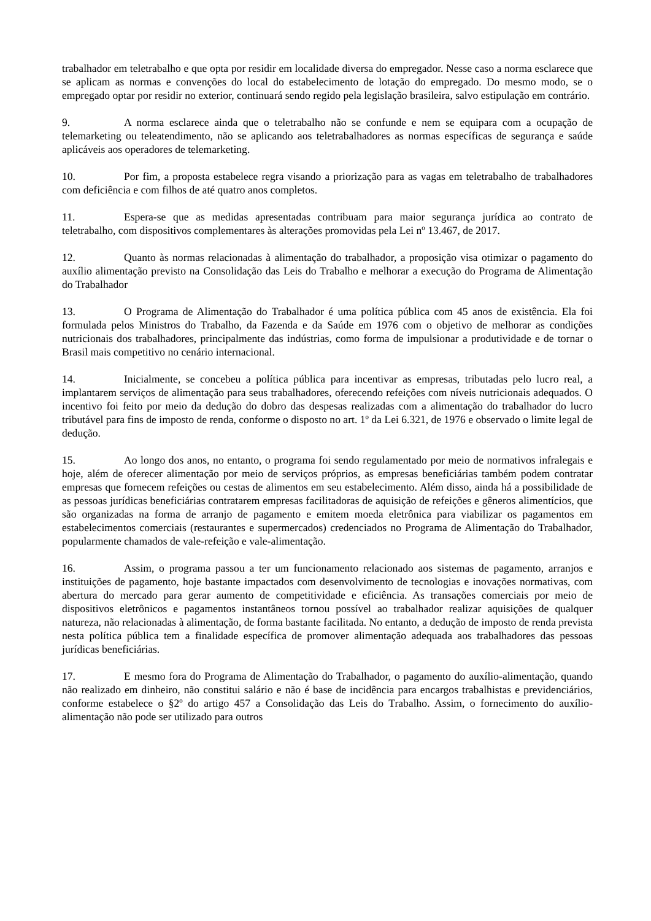trabalhador em teletrabalho e que opta por residir em localidade diversa do empregador. Nesse caso a norma esclarece que se aplicam as normas e convenções do local do estabelecimento de lotação do empregado. Do mesmo modo, se o empregado optar por residir no exterior, continuará sendo regido pela legislação brasileira, salvo estipulação em contrário.
9. A norma esclarece ainda que o teletrabalho não se confunde e nem se equipara com a ocupação de telemarketing ou teleatendimento, não se aplicando aos teletrabalhadores as normas específicas de segurança e saúde aplicáveis aos operadores de telemarketing.
10. Por fim, a proposta estabelece regra visando a priorização para as vagas em teletrabalho de trabalhadores com deficiência e com filhos de até quatro anos completos.
11. Espera-se que as medidas apresentadas contribuam para maior segurança jurídica ao contrato de teletrabalho, com dispositivos complementares às alterações promovidas pela Lei nº 13.467, de 2017.
12. Quanto às normas relacionadas à alimentação do trabalhador, a proposição visa otimizar o pagamento do auxílio alimentação previsto na Consolidação das Leis do Trabalho e melhorar a execução do Programa de Alimentação do Trabalhador
13. O Programa de Alimentação do Trabalhador é uma política pública com 45 anos de existência. Ela foi formulada pelos Ministros do Trabalho, da Fazenda e da Saúde em 1976 com o objetivo de melhorar as condições nutricionais dos trabalhadores, principalmente das indústrias, como forma de impulsionar a produtividade e de tornar o Brasil mais competitivo no cenário internacional.
14. Inicialmente, se concebeu a política pública para incentivar as empresas, tributadas pelo lucro real, a implantarem serviços de alimentação para seus trabalhadores, oferecendo refeições com níveis nutricionais adequados. O incentivo foi feito por meio da dedução do dobro das despesas realizadas com a alimentação do trabalhador do lucro tributável para fins de imposto de renda, conforme o disposto no art. 1º da Lei 6.321, de 1976 e observado o limite legal de dedução.
15. Ao longo dos anos, no entanto, o programa foi sendo regulamentado por meio de normativos infralegais e hoje, além de oferecer alimentação por meio de serviços próprios, as empresas beneficiárias também podem contratar empresas que fornecem refeições ou cestas de alimentos em seu estabelecimento. Além disso, ainda há a possibilidade de as pessoas jurídicas beneficiárias contratarem empresas facilitadoras de aquisição de refeições e gêneros alimentícios, que são organizadas na forma de arranjo de pagamento e emitem moeda eletrônica para viabilizar os pagamentos em estabelecimentos comerciais (restaurantes e supermercados) credenciados no Programa de Alimentação do Trabalhador, popularmente chamados de vale-refeição e vale-alimentação.
16. Assim, o programa passou a ter um funcionamento relacionado aos sistemas de pagamento, arranjos e instituições de pagamento, hoje bastante impactados com desenvolvimento de tecnologias e inovações normativas, com abertura do mercado para gerar aumento de competitividade e eficiência. As transações comerciais por meio de dispositivos eletrônicos e pagamentos instantâneos tornou possível ao trabalhador realizar aquisições de qualquer natureza, não relacionadas à alimentação, de forma bastante facilitada. No entanto, a dedução de imposto de renda prevista nesta política pública tem a finalidade específica de promover alimentação adequada aos trabalhadores das pessoas jurídicas beneficiárias.
17. E mesmo fora do Programa de Alimentação do Trabalhador, o pagamento do auxílio-alimentação, quando não realizado em dinheiro, não constitui salário e não é base de incidência para encargos trabalhistas e previdenciários, conforme estabelece o §2º do artigo 457 a Consolidação das Leis do Trabalho. Assim, o fornecimento do auxílio-alimentação não pode ser utilizado para outros